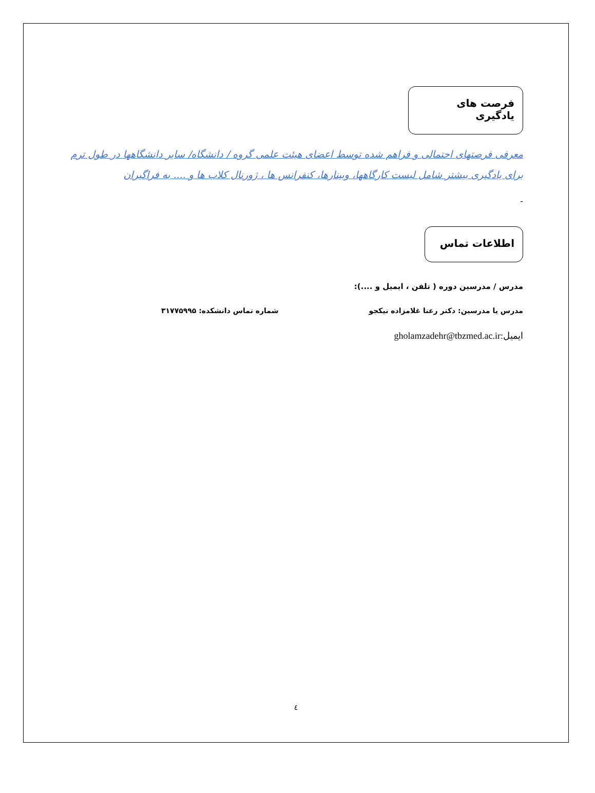فرصت های یادگیری
معرفی فرصتهای احتمالی و فراهم شده توسط اعضای هیئت علمی گروه / دانشگاه/ سایر دانشگاهها در طول ترم برای یادگیری بیشتر شامل لیست کارگاهها، وبینارها، کنفرانس ها ، ژورنال کلاب ها و .... به فراگیران
-
اطلاعات تماس
مدرس / مدرسین دوره ( تلفن ، ایمیل و ....):
مدرس یا مدرسین: دکتر رعنا غلامزاده نیکجو شماره تماس دانشکده: ۳۱۷۷۵۹۹۵
ایمیل:gholamzadehr@tbzmed.ac.ir
٤